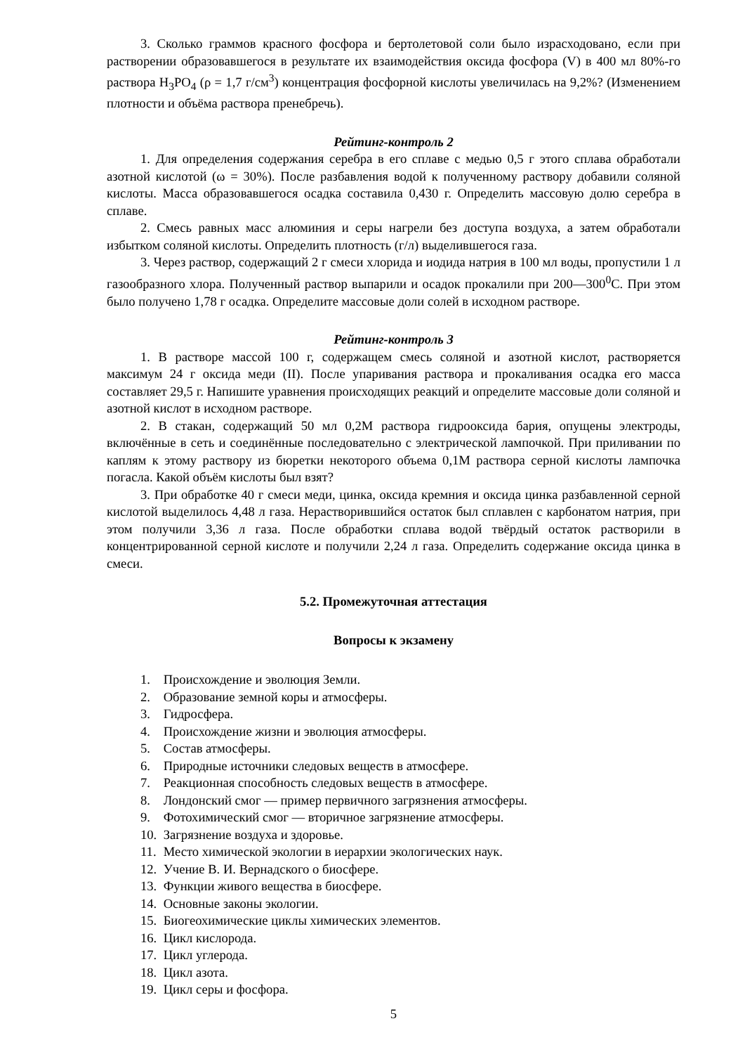3. Сколько граммов красного фосфора и бертолетовой соли было израсходовано, если при растворении образовавшегося в результате их взаимодействия оксида фосфора (V) в 400 мл 80%-го раствора H<sub>3</sub>PO<sub>4</sub> (ρ = 1,7 г/см<sup>3</sup>) концентрация фосфорной кислоты увеличилась на 9,2%? (Изменением плотности и объёма раствора пренебречь).
Рейтинг-контроль 2
1. Для определения содержания серебра в его сплаве с медью 0,5 г этого сплава обработали азотной кислотой (ω = 30%). После разбавления водой к полученному раствору добавили соляной кислоты. Масса образовавшегося осадка составила 0,430 г. Определить массовую долю серебра в сплаве.
2. Смесь равных масс алюминия и серы нагрели без доступа воздуха, а затем обработали избытком соляной кислоты. Определить плотность (г/л) выделившегося газа.
3. Через раствор, содержащий 2 г смеси хлорида и иодида натрия в 100 мл воды, пропустили 1 л газообразного хлора. Полученный раствор выпарили и осадок прокалили при 200—300<sup>0</sup>С. При этом было получено 1,78 г осадка. Определите массовые доли солей в исходном растворе.
Рейтинг-контроль 3
1. В растворе массой 100 г, содержащем смесь соляной и азотной кислот, растворяется максимум 24 г оксида меди (II). После упаривания раствора и прокаливания осадка его масса составляет 29,5 г. Напишите уравнения происходящих реакций и определите массовые доли соляной и азотной кислот в исходном растворе.
2. В стакан, содержащий 50 мл 0,2М раствора гидрооксида бария, опущены электроды, включённые в сеть и соединённые последовательно с электрической лампочкой. При приливании по каплям к этому раствору из бюретки некоторого объема 0,1М раствора серной кислоты лампочка погасла. Какой объём кислоты был взят?
3. При обработке 40 г смеси меди, цинка, оксида кремния и оксида цинка разбавленной серной кислотой выделилось 4,48 л газа. Нерастворившийся остаток был сплавлен с карбонатом натрия, при этом получили 3,36 л газа. После обработки сплава водой твёрдый остаток растворили в концентрированной серной кислоте и получили 2,24 л газа. Определить содержание оксида цинка в смеси.
5.2. Промежуточная аттестация
Вопросы к экзамену
1. Происхождение и эволюция Земли.
2. Образование земной коры и атмосферы.
3. Гидросфера.
4. Происхождение жизни и эволюция атмосферы.
5. Состав атмосферы.
6. Природные источники следовых веществ в атмосфере.
7. Реакционная способность следовых веществ в атмосфере.
8. Лондонский смог — пример первичного загрязнения атмосферы.
9. Фотохимический смог — вторичное загрязнение атмосферы.
10. Загрязнение воздуха и здоровье.
11. Место химической экологии в иерархии экологических наук.
12. Учение В. И. Вернадского о биосфере.
13. Функции живого вещества в биосфере.
14. Основные законы экологии.
15. Биогеохимические циклы химических элементов.
16. Цикл кислорода.
17. Цикл углерода.
18. Цикл азота.
19. Цикл серы и фосфора.
5